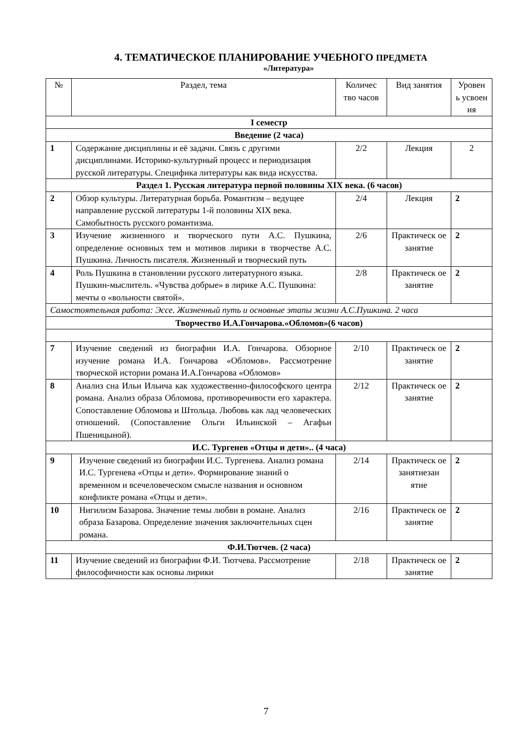4. ТЕМАТИЧЕСКОЕ ПЛАНИРОВАНИЕ УЧЕБНОГО ПРЕДМЕТА
«Литература»
| № | Раздел, тема | Количес тво часов | Вид занятия | Уровен ь усвоен ия |
| I семестр | | | | |
| Введение (2 часа) | | | | |
| 1 | Содержание дисциплины и её задачи. Связь с другими дисциплинами. Историко-культурный процесс и периодизация русской литературы. Специфика литературы как вида искусства. | 2/2 | Лекция | 2 |
| Раздел 1. Русская литература первой половины XIX века. (6 часов) | | | | |
| 2 | Обзор культуры. Литературная борьба. Романтизм – ведущее направление русской литературы 1-й половины XIX века. Самобытность русского романтизма. | 2/4 | Лекция | 2 |
| 3 | Изучение жизненного и творческого пути А.С. Пушкина, определение основных тем и мотивов лирики в творчестве А.С. Пушкина. Личность писателя. Жизненный и творческий путь | 2/6 | Практическ ое занятие | 2 |
| 4 | Роль Пушкина в становлении русского литературного языка. Пушкин-мыслитель. «Чувства добрые» в лирике А.С. Пушкина: мечты о «вольности святой». | 2/8 | Практическ ое занятие | 2 |
| Самостоятельная работа: Эссе. Жизненный путь и основные этапы жизни А.С.Пушкина. 2 часа | | | | |
| Творчество И.А.Гончарова.«Обломов»(6 часов) | | | | |
| 7 | Изучение сведений из биографии И.А. Гончарова. Обзорное изучение романа И.А. Гончарова «Обломов». Рассмотрение творческой истории романа И.А.Гончарова «Обломов» | 2/10 | Практическ ое занятие | 2 |
| 8 | Анализ сна Ильи Ильича как художественно-философского центра романа. Анализ образа Обломова, противоречивости его характера. Сопоставление Обломова и Штольца. Любовь как лад человеческих отношений. (Сопоставление Ольги Ильинской – Агафьи Пшеницыной). | 2/12 | Практическ ое занятие | 2 |
| И.С. Тургенев «Отцы и дети».. (4 часа) | | | | |
| 9 | Изучение сведений из биографии И.С. Тургенева. Анализ романа И.С. Тургенева «Отцы и дети». Формирование знаний о временном и всечеловеческом смысле названия и основном конфликте романа «Отцы и дети». | 2/14 | Практическ ое занятиезан ятие | 2 |
| 10 | Нигилизм Базарова. Значение темы любви в романе. Анализ образа Базарова. Определение значения заключительных сцен романа. | 2/16 | Практическ ое занятие | 2 |
| Ф.И.Тютчев. (2 часа) | | | | |
| 11 | Изучение сведений из биографии Ф.И. Тютчева. Рассмотрение философичности как основы лирики | 2/18 | Практическ ое занятие | 2 |
7